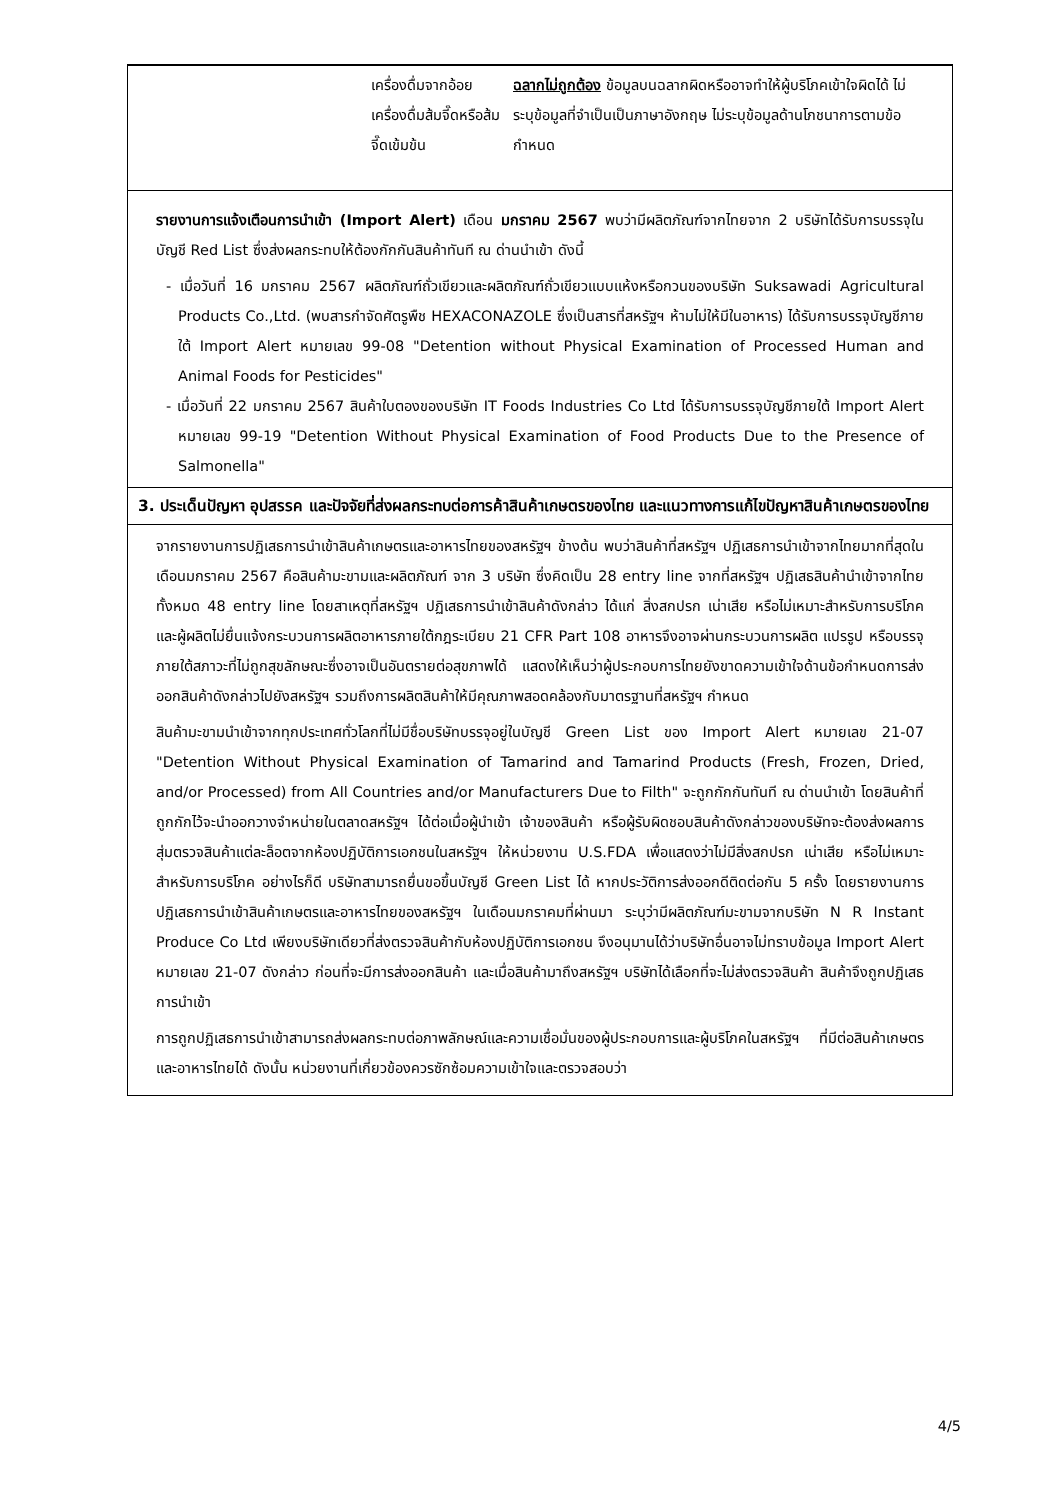เครื่องดื่มจากอ้อย เครื่องดื่มส้มจี๊ดหรือส้มจี๊ดเข้มข้น
ฉลากไม่ถูกต้อง ข้อมูลบนฉลากผิดหรืออาจทำให้ผู้บริโภคเข้าใจผิดได้ ไม่ระบุข้อมูลที่จำเป็นเป็นภาษาอังกฤษ ไม่ระบุข้อมูลด้านโภชนาการตามข้อกำหนด
รายงานการแจ้งเตือนการนำเข้า (Import Alert) เดือน มกราคม 2567 พบว่ามีผลิตภัณฑ์จากไทยจาก 2 บริษัทได้รับการบรรจุในบัญชี Red List ซึ่งส่งผลกระทบให้ต้องกักกันสินค้าทันที ณ ด่านนำเข้า ดังนี้
- เมื่อวันที่ 16 มกราคม 2567 ผลิตภัณฑ์ถั่วเขียวและผลิตภัณฑ์ถั่วเขียวแบบแห้งหรือกวนของบริษัท Suksawadi Agricultural Products Co.,Ltd. (พบสารกำจัดศัตรูพืช HEXACONAZOLE ซึ่งเป็นสารที่สหรัฐฯ ห้ามไม่ให้มีในอาหาร) ได้รับการบรรจุบัญชีภายใต้ Import Alert หมายเลข 99-08 "Detention without Physical Examination of Processed Human and Animal Foods for Pesticides"
- เมื่อวันที่ 22 มกราคม 2567 สินค้าใบตองของบริษัท IT Foods Industries Co Ltd ได้รับการบรรจุบัญชีภายใต้ Import Alert หมายเลข 99-19 "Detention Without Physical Examination of Food Products Due to the Presence of Salmonella"
3. ประเด็นปัญหา อุปสรรค และปัจจัยที่ส่งผลกระทบต่อการค้าสินค้าเกษตรของไทย และแนวทางการแก้ไขปัญหาสินค้าเกษตรของไทย
จากรายงานการปฏิเสธการนำเข้าสินค้าเกษตรและอาหารไทยของสหรัฐฯ ข้างต้น พบว่าสินค้าที่สหรัฐฯ ปฏิเสธการนำเข้าจากไทยมากที่สุดในเดือนมกราคม 2567 คือสินค้ามะขามและผลิตภัณฑ์ จาก 3 บริษัท ซึ่งคิดเป็น 28 entry line จากที่สหรัฐฯ ปฏิเสธสินค้านำเข้าจากไทยทั้งหมด 48 entry line โดยสาเหตุที่สหรัฐฯ ปฏิเสธการนำเข้าสินค้าดังกล่าว ได้แก่ สิ่งสกปรก เน่าเสีย หรือไม่เหมาะสำหรับการบริโภค และผู้ผลิตไม่ยื่นแจ้งกระบวนการผลิตอาหารภายใต้กฎระเบียบ 21 CFR Part 108 อาหารจึงอาจผ่านกระบวนการผลิต แปรรูป หรือบรรจุภายใต้สภาวะที่ไม่ถูกสุขลักษณะซึ่งอาจเป็นอันตรายต่อสุขภาพได้ แสดงให้เห็นว่าผู้ประกอบการไทยยังขาดความเข้าใจด้านข้อกำหนดการส่งออกสินค้าดังกล่าวไปยังสหรัฐฯ รวมถึงการผลิตสินค้าให้มีคุณภาพสอดคล้องกับมาตรฐานที่สหรัฐฯ กำหนด
สินค้ามะขามนำเข้าจากทุกประเทศทั่วโลกที่ไม่มีชื่อบริษัทบรรจุอยู่ในบัญชี Green List ของ Import Alert หมายเลข 21-07 "Detention Without Physical Examination of Tamarind and Tamarind Products (Fresh, Frozen, Dried, and/or Processed) from All Countries and/or Manufacturers Due to Filth" จะถูกกักกันทันที ณ ด่านนำเข้า โดยสินค้าที่ถูกกักไว้จะนำออกวางจำหน่ายในตลาดสหรัฐฯ ได้ต่อเมื่อผู้นำเข้า เจ้าของสินค้า หรือผู้รับผิดชอบสินค้าดังกล่าวของบริษัทจะต้องส่งผลการสุ่มตรวจสินค้าแต่ละล็อตจากห้องปฏิบัติการเอกชนในสหรัฐฯ ให้หน่วยงาน U.S.FDA เพื่อแสดงว่าไม่มีสิ่งสกปรก เน่าเสีย หรือไม่เหมาะสำหรับการบริโภค อย่างไรก็ดี บริษัทสามารถยื่นขอขึ้นบัญชี Green List ได้ หากประวัติการส่งออกดีติดต่อกัน 5 ครั้ง โดยรายงานการปฏิเสธการนำเข้าสินค้าเกษตรและอาหารไทยของสหรัฐฯ ในเดือนมกราคมที่ผ่านมา ระบุว่ามีผลิตภัณฑ์มะขามจากบริษัท N R Instant Produce Co Ltd เพียงบริษัทเดียวที่ส่งตรวจสินค้ากับห้องปฏิบัติการเอกชน จึงอนุมานได้ว่าบริษัทอื่นอาจไม่ทราบข้อมูล Import Alert หมายเลข 21-07 ดังกล่าว ก่อนที่จะมีการส่งออกสินค้า และเมื่อสินค้ามาถึงสหรัฐฯ บริษัทได้เลือกที่จะไม่ส่งตรวจสินค้า สินค้าจึงถูกปฏิเสธการนำเข้า
การถูกปฏิเสธการนำเข้าสามารถส่งผลกระทบต่อภาพลักษณ์และความเชื่อมั่นของผู้ประกอบการและผู้บริโภคในสหรัฐฯ ที่มีต่อสินค้าเกษตรและอาหารไทยได้ ดังนั้น หน่วยงานที่เกี่ยวข้องควรซักซ้อมความเข้าใจและตรวจสอบว่า
4/5